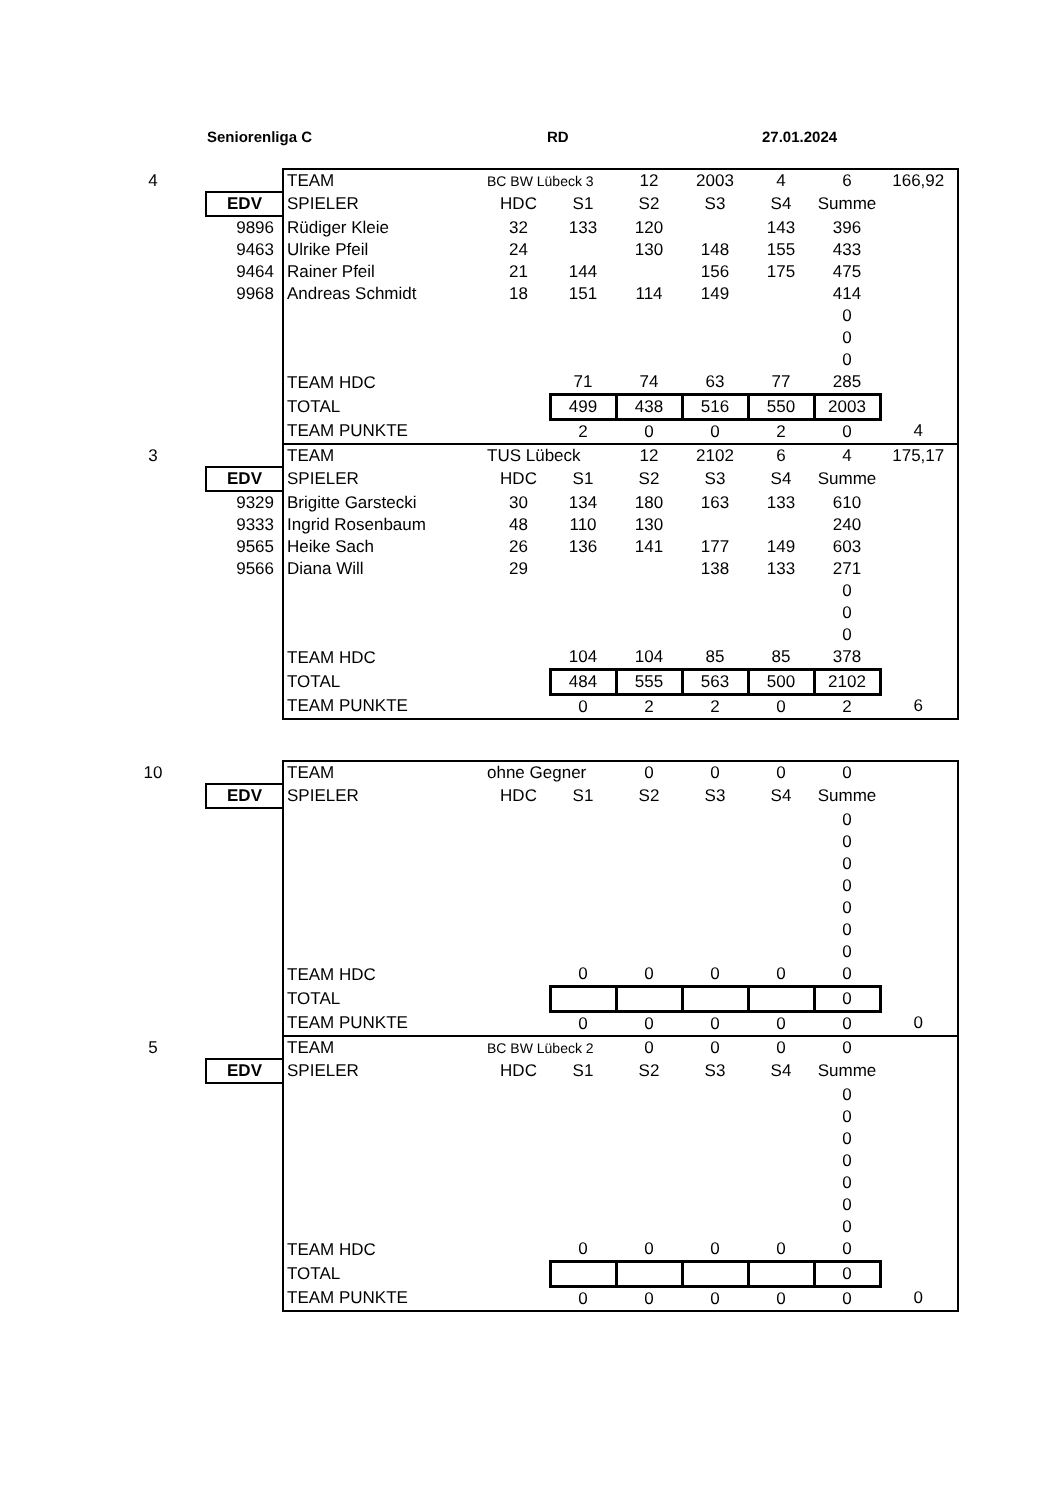Seniorenliga C RD 27.01.2024
| 4 | | TEAM | BC BW Lübeck 3 | | 12 | 2003 | 4 | 6 | 166,92 |
| | EDV | SPIELER | HDC | S1 | S2 | S3 | S4 | Summe | |
| | 9896 | Rüdiger Kleie | 32 | 133 | 120 | | 143 | 396 | |
| | 9463 | Ulrike Pfeil | 24 | | 130 | 148 | 155 | 433 | |
| | 9464 | Rainer Pfeil | 21 | 144 | | 156 | 175 | 475 | |
| | 9968 | Andreas Schmidt | 18 | 151 | 114 | 149 | | 414 | |
| | | | | | | | | 0 | |
| | | | | | | | | 0 | |
| | | | | | | | | 0 | |
| | | TEAM HDC | | 71 | 74 | 63 | 77 | 285 | |
| | | TOTAL | | 499 | 438 | 516 | 550 | 2003 | |
| | | TEAM PUNKTE | | 2 | 0 | 0 | 2 | 0 | 4 |
| 3 | | TEAM | TUS Lübeck | | 12 | 2102 | 6 | 4 | 175,17 |
| | EDV | SPIELER | HDC | S1 | S2 | S3 | S4 | Summe | |
| | 9329 | Brigitte Garstecki | 30 | 134 | 180 | 163 | 133 | 610 | |
| | 9333 | Ingrid Rosenbaum | 48 | 110 | 130 | | | 240 | |
| | 9565 | Heike Sach | 26 | 136 | 141 | 177 | 149 | 603 | |
| | 9566 | Diana Will | 29 | | | 138 | 133 | 271 | |
| | | | | | | | | 0 | |
| | | | | | | | | 0 | |
| | | | | | | | | 0 | |
| | | TEAM HDC | | 104 | 104 | 85 | 85 | 378 | |
| | | TOTAL | | 484 | 555 | 563 | 500 | 2102 | |
| | | TEAM PUNKTE | | 0 | 2 | 2 | 0 | 2 | 6 |
| 10 | | TEAM | ohne Gegner | | 0 | 0 | 0 | 0 | |
| | EDV | SPIELER | HDC | S1 | S2 | S3 | S4 | Summe | |
| | | | | | | | | 0 | |
| | | | | | | | | 0 | |
| | | | | | | | | 0 | |
| | | | | | | | | 0 | |
| | | | | | | | | 0 | |
| | | | | | | | | 0 | |
| | | | | | | | | 0 | |
| | | TEAM HDC | | 0 | 0 | 0 | 0 | 0 | |
| | | TOTAL | | | | | | 0 | |
| | | TEAM PUNKTE | | 0 | 0 | 0 | 0 | 0 | 0 |
| 5 | | TEAM | BC BW Lübeck 2 | | 0 | 0 | 0 | 0 | |
| | EDV | SPIELER | HDC | S1 | S2 | S3 | S4 | Summe | |
| | | | | | | | | 0 | |
| | | | | | | | | 0 | |
| | | | | | | | | 0 | |
| | | | | | | | | 0 | |
| | | | | | | | | 0 | |
| | | | | | | | | 0 | |
| | | | | | | | | 0 | |
| | | TEAM HDC | | 0 | 0 | 0 | 0 | 0 | |
| | | TOTAL | | | | | | 0 | |
| | | TEAM PUNKTE | | 0 | 0 | 0 | 0 | 0 | 0 |